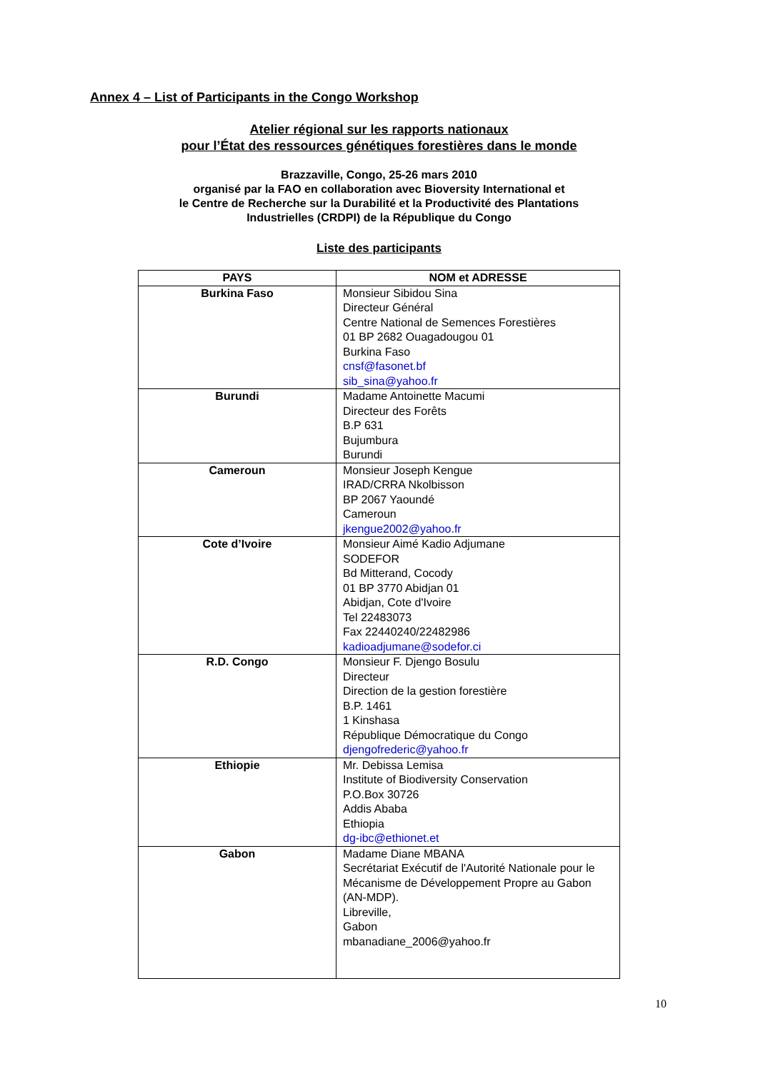Annex 4 – List of Participants in the Congo Workshop
Atelier régional sur les rapports nationaux
pour l’État des ressources génétiques forestières dans le monde
Brazzaville, Congo, 25-26 mars 2010
organisé par la FAO en collaboration avec Bioversity International et
le Centre de Recherche sur la Durabilité et la Productivité des Plantations
Industrielles (CRDPI) de la République du Congo
Liste des participants
| PAYS | NOM et ADRESSE |
| --- | --- |
| Burkina Faso | Monsieur Sibidou Sina Directeur Général Centre National de Semences Forestières 01 BP 2682 Ouagadougou 01 Burkina Faso cnsf@fasonet.bf sib_sina@yahoo.fr |
| Burundi | Madame Antoinette Macumi Directeur des Forêts B.P 631 Bujumbura Burundi |
| Cameroun | Monsieur Joseph Kengue IRAD/CRRA Nkolbisson BP 2067 Yaoundé Cameroun jkengue2002@yahoo.fr |
| Cote d’Ivoire | Monsieur Aimé Kadio Adjumane SODEFOR Bd Mitterand, Cocody 01 BP 3770 Abidjan 01 Abidjan, Cote d'Ivoire Tel 22483073 Fax 22440240/22482986 kadioadjumane@sodefor.ci |
| R.D. Congo | Monsieur F. Djengo Bosulu Directeur Direction de la gestion forestière B.P. 1461 1 Kinshasa République Démocratique du Congo djengofrederic@yahoo.fr |
| Ethiopie | Mr. Debissa Lemisa Institute of Biodiversity Conservation P.O.Box 30726 Addis Ababa Ethiopia dg-ibc@ethionet.et |
| Gabon | Madame Diane MBANA Secrétariat Exécutif de l'Autorité Nationale pour le Mécanisme de Développement Propre au Gabon (AN-MDP). Libreville, Gabon mbanadiane_2006@yahoo.fr |
10